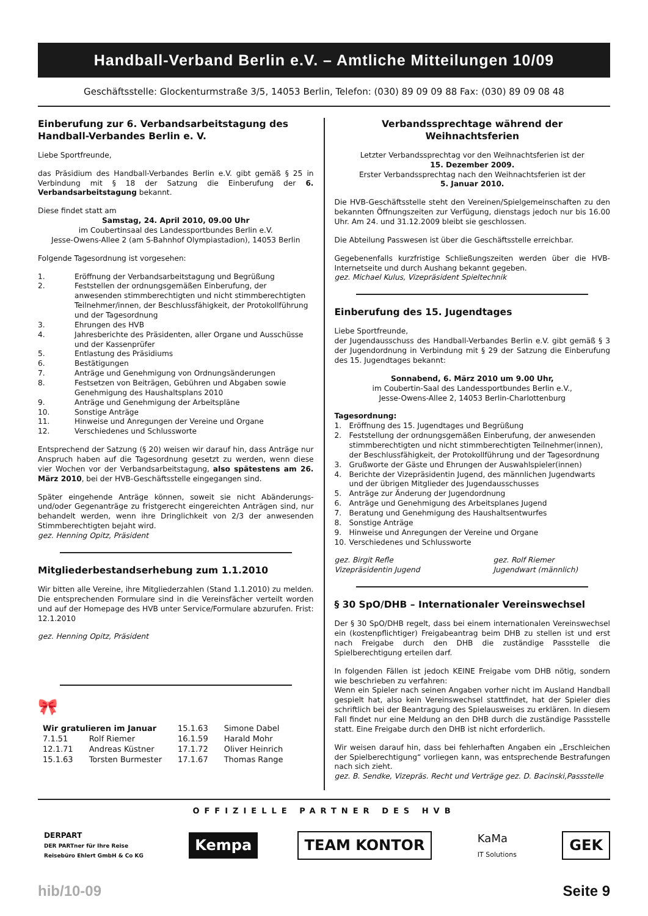Handball-Verband Berlin e.V. – Amtliche Mitteilungen 10/09
Geschäftsstelle: Glockenturmstraße 3/5, 14053 Berlin, Telefon: (030) 89 09 09 88 Fax: (030) 89 09 08 48
Einberufung zur 6. Verbandsarbeitstagung des Handball-Verbandes Berlin e. V.
Liebe Sportfreunde,
das Präsidium des Handball-Verbandes Berlin e.V. gibt gemäß § 25 in Verbindung mit § 18 der Satzung die Einberufung der 6. Verbandsarbeitstagung bekannt.
Diese findet statt am
Samstag, 24. April 2010, 09.00 Uhr
im Coubertinsaal des Landessportbundes Berlin e.V.
Jesse-Owens-Allee 2 (am S-Bahnhof Olympiastadion), 14053 Berlin
Folgende Tagesordnung ist vorgesehen:
1. Eröffnung der Verbandsarbeitstagung und Begrüßung
2. Feststellen der ordnungsgemäßen Einberufung, der anwesenden stimmberechtigten und nicht stimmberechtigten Teilnehmer/innen, der Beschlussfähigkeit, der Protokollführung und der Tagesordnung
3. Ehrungen des HVB
4. Jahresberichte des Präsidenten, aller Organe und Ausschüsse und der Kassenprüfer
5. Entlastung des Präsidiums
6. Bestätigungen
7. Anträge und Genehmigung von Ordnungsänderungen
8. Festsetzen von Beiträgen, Gebühren und Abgaben sowie Genehmigung des Haushaltsplans 2010
9. Anträge und Genehmigung der Arbeitspläne
10. Sonstige Anträge
11. Hinweise und Anregungen der Vereine und Organe
12. Verschiedenes und Schlussworte
Entsprechend der Satzung (§ 20) weisen wir darauf hin, dass Anträge nur Anspruch haben auf die Tagesordnung gesetzt zu werden, wenn diese vier Wochen vor der Verbandsarbeitstagung, also spätestens am 26. März 2010, bei der HVB-Geschäftsstelle eingegangen sind.
Später eingehende Anträge können, soweit sie nicht Abänderungs- und/oder Gegenanträge zu fristgerecht eingereichten Anträgen sind, nur behandelt werden, wenn ihre Dringlichkeit von 2/3 der anwesenden Stimmberechtigten bejaht wird.
gez. Henning Opitz, Präsident
Mitgliederbestandserhebung zum 1.1.2010
Wir bitten alle Vereine, ihre Mitgliederzahlen (Stand 1.1.2010) zu melden. Die entsprechenden Formulare sind in die Vereinsfächer verteilt worden und auf der Homepage des HVB unter Service/Formulare abzurufen. Frist: 12.1.2010
gez. Henning Opitz, Präsident
🎀
| Wir gratulieren im Januar | | 15.1.63 | Simone Dabel |
| 7.1.51 | Rolf Riemer | 16.1.59 | Harald Mohr |
| 12.1.71 | Andreas Küstner | 17.1.72 | Oliver Heinrich |
| 15.1.63 | Torsten Burmester | 17.1.67 | Thomas Range |
Verbandssprechtage während der Weihnachtsferien
Letzter Verbandssprechtag vor den Weihnachtsferien ist der
15. Dezember 2009.
Erster Verbandssprechtag nach den Weihnachtsferien ist der
5. Januar 2010.
Die HVB-Geschäftsstelle steht den Vereinen/Spielgemeinschaften zu den bekannten Öffnungszeiten zur Verfügung, dienstags jedoch nur bis 16.00 Uhr. Am 24. und 31.12.2009 bleibt sie geschlossen.
Die Abteilung Passwesen ist über die Geschäftsstelle erreichbar.
Gegebenenfalls kurzfristige Schließungszeiten werden über die HVB-Internetseite und durch Aushang bekannt gegeben.
gez. Michael Kulus, Vizepräsident Spieltechnik
Einberufung des 15. Jugendtages
Liebe Sportfreunde,
der Jugendausschuss des Handball-Verbandes Berlin e.V. gibt gemäß § 3 der Jugendordnung in Verbindung mit § 29 der Satzung die Einberufung des 15. Jugendtages bekannt:
Sonnabend, 6. März 2010 um 9.00 Uhr,
im Coubertin-Saal des Landessportbundes Berlin e.V.,
Jesse-Owens-Allee 2, 14053 Berlin-Charlottenburg
Tagesordnung:
1. Eröffnung des 15. Jugendtages und Begrüßung
2. Feststellung der ordnungsgemäßen Einberufung, der anwesenden stimmberechtigten und nicht stimmberechtigten Teilnehmer(innen), der Beschlussfähigkeit, der Protokollführung und der Tagesordnung
3. Grußworte der Gäste und Ehrungen der Auswahlspieler(innen)
4. Berichte der Vizepräsidentin Jugend, des männlichen Jugendwarts und der übrigen Mitglieder des Jugendausschusses
5. Anträge zur Änderung der Jugendordnung
6. Anträge und Genehmigung des Arbeitsplanes Jugend
7. Beratung und Genehmigung des Haushaltsentwurfes
8. Sonstige Anträge
9. Hinweise und Anregungen der Vereine und Organe
10. Verschiedenes und Schlussworte
gez. Birgit Refle
Vizepräsidentin Jugend gez. Rolf Riemer
Jugendwart (männlich)
§ 30 SpO/DHB – Internationaler Vereinswechsel
Der § 30 SpO/DHB regelt, dass bei einem internationalen Vereinswechsel ein (kostenpflichtiger) Freigabeantrag beim DHB zu stellen ist und erst nach Freigabe durch den DHB die zuständige Passstelle die Spielberechtigung erteilen darf.
In folgenden Fällen ist jedoch KEINE Freigabe vom DHB nötig, sondern wie beschrieben zu verfahren:
Wenn ein Spieler nach seinen Angaben vorher nicht im Ausland Handball gespielt hat, also kein Vereinswechsel stattfindet, hat der Spieler dies schriftlich bei der Beantragung des Spielausweises zu erklären. In diesem Fall findet nur eine Meldung an den DHB durch die zuständige Passstelle statt. Eine Freigabe durch den DHB ist nicht erforderlich.
Wir weisen darauf hin, dass bei fehlerhaften Angaben ein „Erschleichen der Spielberechtigung“ vorliegen kann, was entsprechende Bestrafungen nach sich zieht.
gez. B. Sendke, Vizepräs. Recht und Verträge gez. D. Bacinski,Passstelle
OFFIZIELLE PARTNER DES HVB
DERPART
DER PARTner für Ihre Reise
Reisebüro Ehlert GmbH & Co KG
Kempa TEAM KONTOR
KaMa
IT Solutions
GEK
hib/10-09 Seite 9